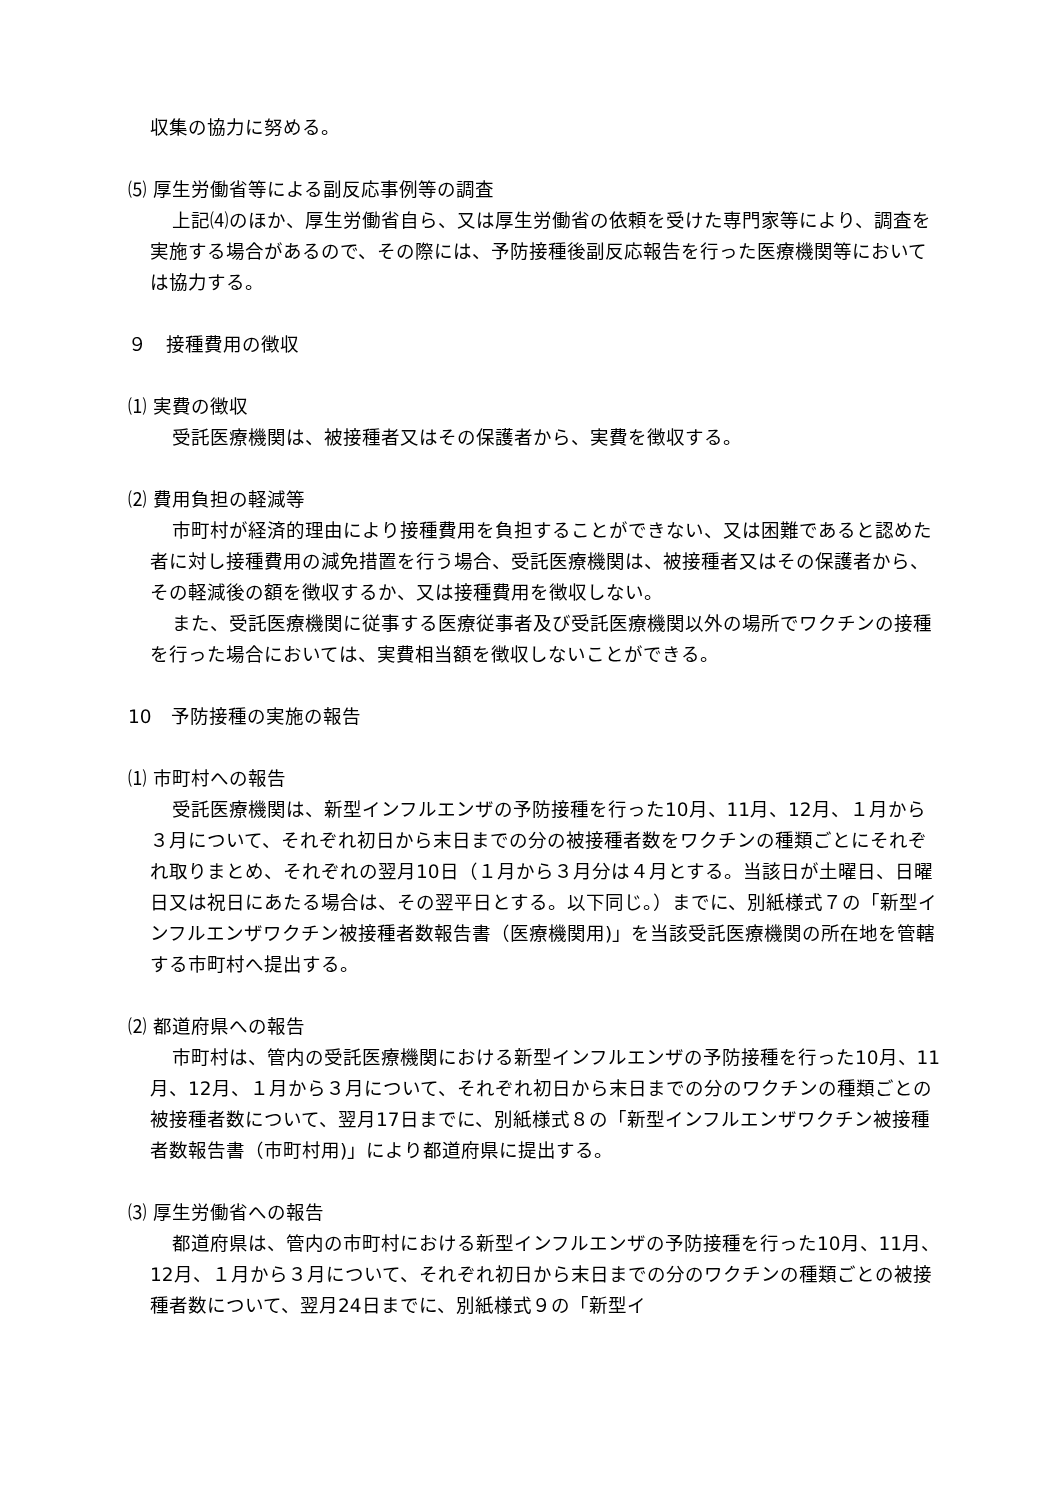収集の協力に努める。
⑸ 厚生労働省等による副反応事例等の調査
上記⑷のほか、厚生労働省自ら、又は厚生労働省の依頼を受けた専門家等により、調査を実施する場合があるので、その際には、予防接種後副反応報告を行った医療機関等においては協力する。
９　接種費用の徴収
⑴ 実費の徴収
受託医療機関は、被接種者又はその保護者から、実費を徴収する。
⑵ 費用負担の軽減等
市町村が経済的理由により接種費用を負担することができない、又は困難であると認めた者に対し接種費用の減免措置を行う場合、受託医療機関は、被接種者又はその保護者から、その軽減後の額を徴収するか、又は接種費用を徴収しない。
また、受託医療機関に従事する医療従事者及び受託医療機関以外の場所でワクチンの接種を行った場合においては、実費相当額を徴収しないことができる。
10　予防接種の実施の報告
⑴ 市町村への報告
受託医療機関は、新型インフルエンザの予防接種を行った10月、11月、12月、１月から３月について、それぞれ初日から末日までの分の被接種者数をワクチンの種類ごとにそれぞれ取りまとめ、それぞれの翌月10日（１月から３月分は４月とする。当該日が土曜日、日曜日又は祝日にあたる場合は、その翌平日とする。以下同じ。）までに、別紙様式７の「新型インフルエンザワクチン被接種者数報告書（医療機関用)」を当該受託医療機関の所在地を管轄する市町村へ提出する。
⑵ 都道府県への報告
市町村は、管内の受託医療機関における新型インフルエンザの予防接種を行った10月、11月、12月、１月から３月について、それぞれ初日から末日までの分のワクチンの種類ごとの被接種者数について、翌月17日までに、別紙様式８の「新型インフルエンザワクチン被接種者数報告書（市町村用)」により都道府県に提出する。
⑶ 厚生労働省への報告
都道府県は、管内の市町村における新型インフルエンザの予防接種を行った10月、11月、12月、１月から３月について、それぞれ初日から末日までの分のワクチンの種類ごとの被接種者数について、翌月24日までに、別紙様式９の「新型イ